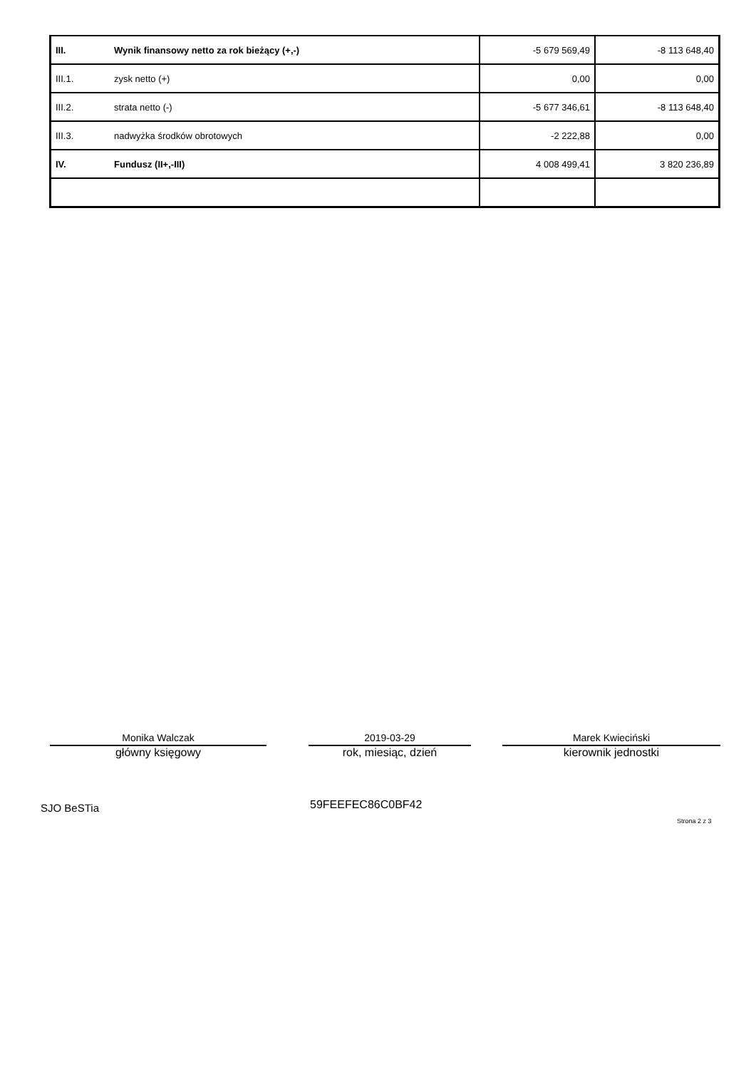| III. | Wynik finansowy netto za rok bieżący (+,-) | -5 679 569,49 | -8 113 648,40 |
| III.1. | zysk netto (+) | 0,00 | 0,00 |
| III.2. | strata netto (-) | -5 677 346,61 | -8 113 648,40 |
| III.3. | nadwyżka środków obrotowych | -2 222,88 | 0,00 |
| IV. | Fundusz (II+,-III) | 4 008 499,41 | 3 820 236,89 |
Monika Walczak
główny księgowy
2019-03-29
rok, miesiąc, dzień
Marek Kwieciński
kierownik jednostki
SJO BeSTia 59FEEFEC86C0BF42
Strona 2 z 3